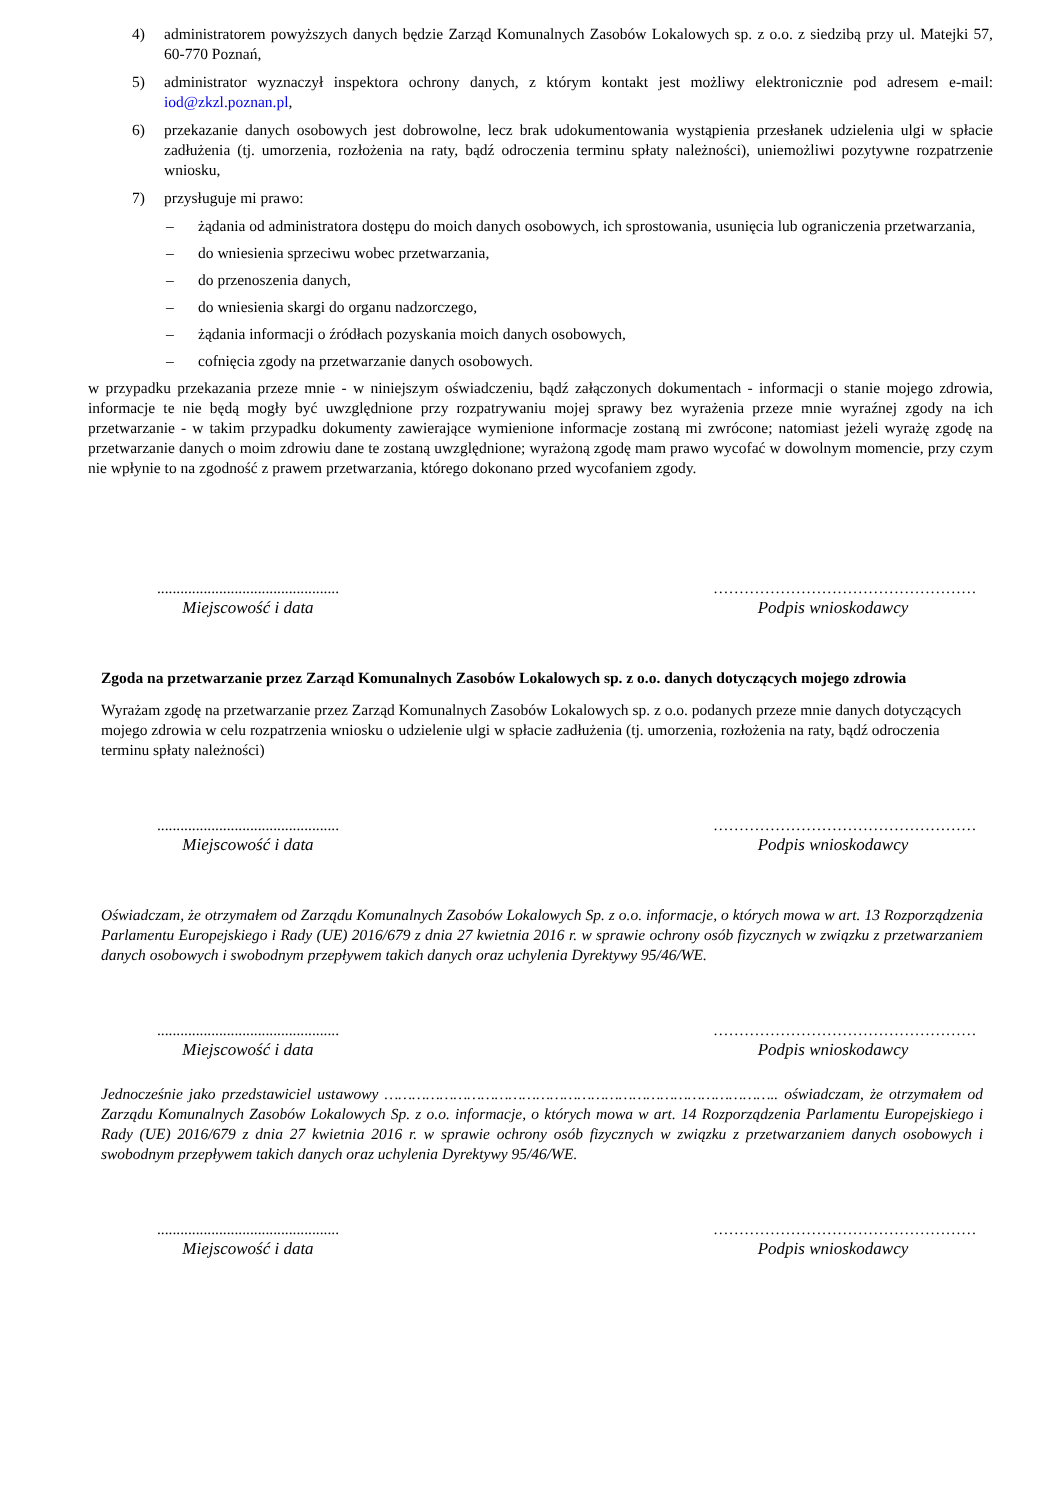4) administratorem powyższych danych będzie Zarząd Komunalnych Zasobów Lokalowych sp. z o.o. z siedzibą przy ul. Matejki 57, 60-770 Poznań,
5) administrator wyznaczył inspektora ochrony danych, z którym kontakt jest możliwy elektronicznie pod adresem e-mail: iod@zkzl.poznan.pl,
6) przekazanie danych osobowych jest dobrowolne, lecz brak udokumentowania wystąpienia przesłanek udzielenia ulgi w spłacie zadłużenia (tj. umorzenia, rozłożenia na raty, bądź odroczenia terminu spłaty należności), uniemożliwi pozytywne rozpatrzenie wniosku,
7) przysługuje mi prawo:
– żądania od administratora dostępu do moich danych osobowych, ich sprostowania, usunięcia lub ograniczenia przetwarzania,
– do wniesienia sprzeciwu wobec przetwarzania,
– do przenoszenia danych,
– do wniesienia skargi do organu nadzorczego,
– żądania informacji o źródłach pozyskania moich danych osobowych,
– cofnięcia zgody na przetwarzanie danych osobowych.
w przypadku przekazania przeze mnie - w niniejszym oświadczeniu, bądź załączonych dokumentach - informacji o stanie mojego zdrowia, informacje te nie będą mogły być uwzględnione przy rozpatrywaniu mojej sprawy bez wyrażenia przeze mnie wyraźnej zgody na ich przetwarzanie - w takim przypadku dokumenty zawierające wymienione informacje zostaną mi zwrócone; natomiast jeżeli wyrażę zgodę na przetwarzanie danych o moim zdrowiu dane te zostaną uwzględnione; wyrażoną zgodę mam prawo wycofać w dowolnym momencie, przy czym nie wpłynie to na zgodność z prawem przetwarzania, którego dokonano przed wycofaniem zgody.
...............................................
Miejscowość i data
……………………………………………
Podpis wnioskodawcy
Zgoda na przetwarzanie przez Zarząd Komunalnych Zasobów Lokalowych sp. z o.o. danych dotyczących mojego zdrowia
Wyrażam zgodę na przetwarzanie przez Zarząd Komunalnych Zasobów Lokalowych sp. z o.o. podanych przeze mnie danych dotyczących mojego zdrowia w celu rozpatrzenia wniosku o udzielenie ulgi w spłacie zadłużenia (tj. umorzenia, rozłożenia na raty, bądź odroczenia terminu spłaty należności)
...............................................
Miejscowość i data
……………………………………………
Podpis wnioskodawcy
Oświadczam, że otrzymałem od Zarządu Komunalnych Zasobów Lokalowych Sp. z o.o. informacje, o których mowa w art. 13 Rozporządzenia Parlamentu Europejskiego i Rady (UE) 2016/679 z dnia 27 kwietnia 2016 r. w sprawie ochrony osób fizycznych w związku z przetwarzaniem danych osobowych i swobodnym przepływem takich danych oraz uchylenia Dyrektywy 95/46/WE.
...............................................
Miejscowość i data
……………………………………………
Podpis wnioskodawcy
Jednocześnie jako przedstawiciel ustawowy ………………………………………………………………………….. oświadczam, że otrzymałem od Zarządu Komunalnych Zasobów Lokalowych Sp. z o.o. informacje, o których mowa w art. 14 Rozporządzenia Parlamentu Europejskiego i Rady (UE) 2016/679 z dnia 27 kwietnia 2016 r. w sprawie ochrony osób fizycznych w związku z przetwarzaniem danych osobowych i swobodnym przepływem takich danych oraz uchylenia Dyrektywy 95/46/WE.
...............................................
Miejscowość i data
……………………………………………
Podpis wnioskodawcy